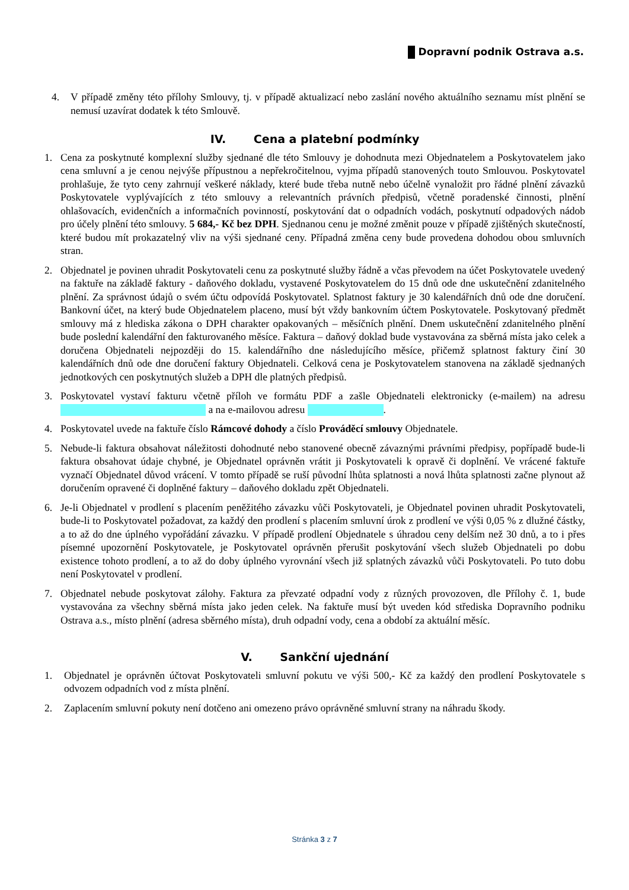Dopravní podnik Ostrava a.s.
4. V případě změny této přílohy Smlouvy, tj. v případě aktualizací nebo zaslání nového aktuálního seznamu míst plnění se nemusí uzavírat dodatek k této Smlouvě.
IV. Cena a platební podmínky
1. Cena za poskytnuté komplexní služby sjednané dle této Smlouvy je dohodnuta mezi Objednatelem a Poskytovatelem jako cena smluvní a je cenou nejvýše přípustnou a nepřekročitelnou, vyjma případů stanovených touto Smlouvou. Poskytovatel prohlašuje, že tyto ceny zahrnují veškeré náklady, které bude třeba nutně nebo účelně vynaložit pro řádné plnění závazků Poskytovatele vyplývajících z této smlouvy a relevantních právních předpisů, včetně poradenské činnosti, plnění ohlašovacích, evidenčních a informačních povinností, poskytování dat o odpadních vodách, poskytnutí odpadových nádob pro účely plnění této smlouvy. 5 684,- Kč bez DPH. Sjednanou cenu je možné změnit pouze v případě zjištěných skutečností, které budou mít prokazatelný vliv na výši sjednané ceny. Případná změna ceny bude provedena dohodou obou smluvních stran.
2. Objednatel je povinen uhradit Poskytovateli cenu za poskytnuté služby řádně a včas převodem na účet Poskytovatele uvedený na faktuře na základě faktury - daňového dokladu, vystavené Poskytovatelem do 15 dnů ode dne uskutečnění zdanitelného plnění. Za správnost údajů o svém účtu odpovídá Poskytovatel. Splatnost faktury je 30 kalendářních dnů ode dne doručení. Bankovní účet, na který bude Objednatelem placeno, musí být vždy bankovním účtem Poskytovatele. Poskytovaný předmět smlouvy má z hlediska zákona o DPH charakter opakovaných – měsíčních plnění. Dnem uskutečnění zdanitelného plnění bude poslední kalendářní den fakturovaného měsíce. Faktura – daňový doklad bude vystavována za sběrná místa jako celek a doručena Objednateli nejpozději do 15. kalendářního dne následujícího měsíce, přičemž splatnost faktury činí 30 kalendářních dnů ode dne doručení faktury Objednateli. Celková cena je Poskytovatelem stanovena na základě sjednaných jednotkových cen poskytnutých služeb a DPH dle platných předpisů.
3. Poskytovatel vystaví fakturu včetně příloh ve formátu PDF a zašle Objednateli elektronicky (e-mailem) na adresu a na e-mailovou adresu .
4. Poskytovatel uvede na faktuře číslo Rámcové dohody a číslo Prováděcí smlouvy Objednatele.
5. Nebude-li faktura obsahovat náležitosti dohodnuté nebo stanovené obecně závaznými právními předpisy, popřípadě bude-li faktura obsahovat údaje chybné, je Objednatel oprávněn vrátit ji Poskytovateli k opravě či doplnění. Ve vrácené faktuře vyznačí Objednatel důvod vrácení. V tomto případě se ruší původní lhůta splatnosti a nová lhůta splatnosti začne plynout až doručením opravené či doplněné faktury – daňového dokladu zpět Objednateli.
6. Je-li Objednatel v prodlení s placením peněžitého závazku vůči Poskytovateli, je Objednatel povinen uhradit Poskytovateli, bude-li to Poskytovatel požadovat, za každý den prodlení s placením smluvní úrok z prodlení ve výši 0,05 % z dlužné částky, a to až do dne úplného vypořádání závazku. V případě prodlení Objednatele s úhradou ceny delším než 30 dnů, a to i přes písemné upozornění Poskytovatele, je Poskytovatel oprávněn přerušit poskytování všech služeb Objednateli po dobu existence tohoto prodlení, a to až do doby úplného vyrovnání všech již splatných závazků vůči Poskytovateli. Po tuto dobu není Poskytovatel v prodlení.
7. Objednatel nebude poskytovat zálohy. Faktura za převzaté odpadní vody z různých provozoven, dle Přílohy č. 1, bude vystavována za všechny sběrná místa jako jeden celek. Na faktuře musí být uveden kód střediska Dopravního podniku Ostrava a.s., místo plnění (adresa sběrného místa), druh odpadní vody, cena a období za aktuální měsíc.
V. Sankční ujednání
1. Objednatel je oprávněn účtovat Poskytovateli smluvní pokutu ve výši 500,- Kč za každý den prodlení Poskytovatele s odvozem odpadních vod z místa plnění.
2. Zaplacením smluvní pokuty není dotčeno ani omezeno právo oprávněné smluvní strany na náhradu škody.
Stránka 3 z 7